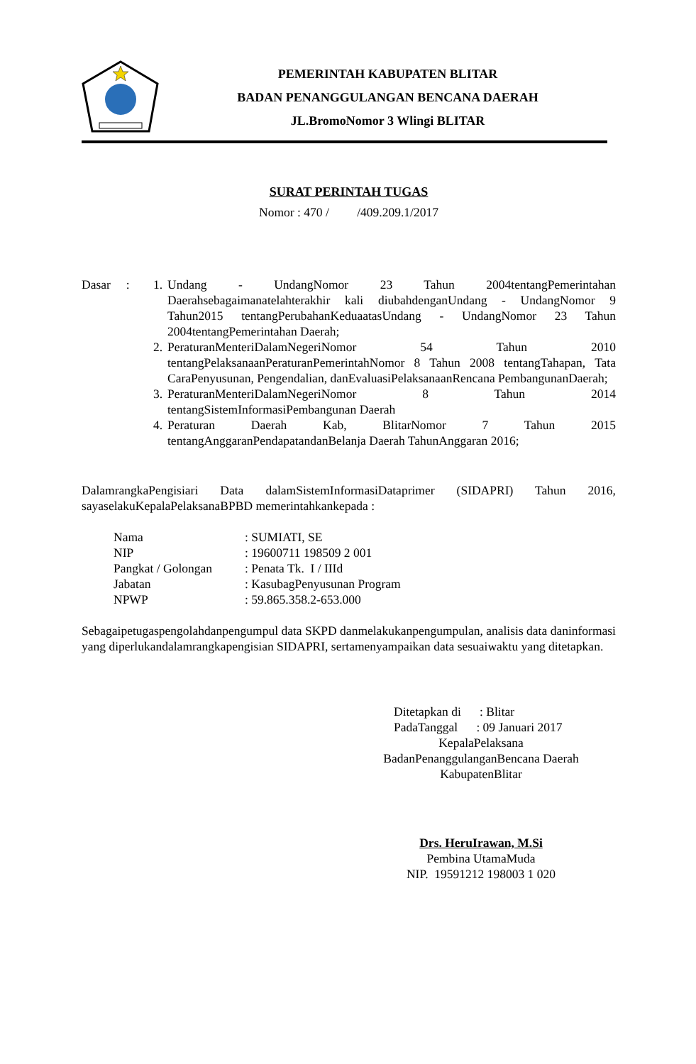PEMERINTAH KABUPATEN BLITAR
BADAN PENANGGULANGAN BENCANA DAERAH
JL.BromoNomor 3 Wlingi BLITAR
SURAT PERINTAH TUGAS
Nomor : 470 / /409.209.1/2017
Dasar :
1. Undang - UndangNomor 23 Tahun 2004tentangPemerintahan Daerahsebagaimanatelahterakhir kali diubahdenganUndang - UndangNomor 9 Tahun2015 tentangPerubahanKeduaatasUndang - UndangNomor 23 Tahun 2004tentangPemerintahan Daerah;
2. PeraturanMenteriDalamNegeriNomor 54 Tahun 2010 tentangPelaksanaanPeraturanPemerintahNomor 8 Tahun 2008 tentangTahapan, Tata CaraPenyusunan, Pengendalian, danEvaluasiPelaksanaanRencana PembangunanDaerah;
3. PeraturanMenteriDalamNegeriNomor 8 Tahun 2014 tentangSistemInformasiPembangunan Daerah
4. Peraturan Daerah Kab, BlitarNomor 7 Tahun 2015 tentangAnggaranPendapatandanBelanja Daerah TahunAnggaran 2016;
DalamrangkaPengisiari Data dalamSistemInformasiDataprimer (SIDAPRI) Tahun 2016, sayaselakuKepalaPelaksanaBPBD memerintahkankepada :
| Nama | : SUMIATI, SE |
| NIP | : 19600711 198509 2 001 |
| Pangkat / Golongan | : Penata Tk. I / IIId |
| Jabatan | : KasubagPenyusunan Program |
| NPWP | : 59.865.358.2-653.000 |
Sebagaipetugaspengolahdanpengumpul data SKPD danmelakukanpengumpulan, analisis data daninformasi yang diperlukandalamrangkapengisian SIDAPRI, sertamenyampaikan data sesuaiwaktu yang ditetapkan.
Ditetapkan di : Blitar
PadaTanggal : 09 Januari 2017
KepalaPelaksana
BadanPenanggulanganBencana Daerah
KabupatenBlitar
Drs. HeruIrawan, M.Si
Pembina UtamaMuda
NIP. 19591212 198003 1 020